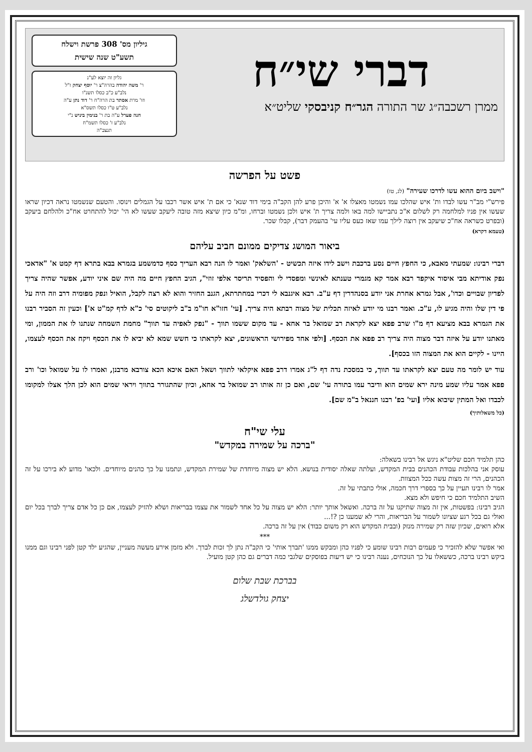דברי שי״ח
ממרן רשכבה״ג שר התורה הגר״ח קניבסקי שליט״א
גיליון מס' 308 פרשת וישלח
תשע"ט שנה שישית
גליון זה יוצא לע"נ
ר' משה יהודה בהרה"צ ר' יוסף יצחק ז"ל
נלב"ע כ"ב כסלו תשנ"ו
וזו' מרת אסתר בת הרה"ח ר' דוד נתן ע"ה
נלב"ע ט"ו כסלו תשס"א
חנה פערל ע"ה בת ר' בנימין ביניש נ"י
נלב"ע ז' כסלו תשמ"ח
תנצב"ה
פשט על הפרשה
"וישב ביום ההוא עשו לדרכו שעירה" (לג, טז)
פירש"י מב"ר עשו לבדו ות' איש שהלכו עמו נשמטו מאצלו א' א' והיכן פרע להן הקב"ה בימי דוד שנא' כי אם ת' איש אשר רכבו על הגמלים וינוסו. והטעם שנשמטו נראה דכיון שראו שעשו אין פניו למלחמה רק לשלום א"כ נתביישו למה באו ולמה צריך ת' איש ולכן נשמטו וברחו, ומ"מ כיון שיצא מזה טובה ליעקב שעשו לא הי' יכול להתחרט אח"כ ולהלחם ביעקב (ובפרט כשראה אח"כ שיעקב אין רוצה לילך עמו שאז כעס עליו עי' בהעמק דבר), קבלו שכר.
(טעמא דקרא)
ביאור המושג צדיקים ממונם חביב עליהם
דברי רבינו: שמעתי מאבא, כי החפץ חיים נסע ברכבת וישב לידו איזה תכשיט - 'השלאק' ואמר לו הנה רבא העריך כסף כדמשמע בגמרא בבא בתרא דף קמט א' "אדאכי נפק אודיתא מבי איסור איקפד רבא אמר קא מגמרי טענתא לאינשי ומפסדי לי והפסיד תריסר אלפי זוזי", הגיב החפץ חיים מה היה שם איני יודע, אפשר שהיה צריך לפדיון שבויים וכדו', אבל גמרא אחרת אני יודע בסנהדרין דף ע"ב. רבא איגנבא לי דכרי במחתרתא, הגנב החזיר והוא לא רצה לקבל, הואיל ונפק מפומיה דרב וזה היה על פי דין שלו והיה מגיע לו, ע"כ. ואמר רבנו מי יודע לאיזה תכלית של מצוה רבתא היה צריך. [עי' חזו"א חו"מ ב"ב ליקוטים סי' כ"א לדף קמ"ט א'] וכעין זה הסביר רבנו את הגמרא בבא מציעא דף מ"ו שרב פפא יצא לקראת רב שמואל בר אחא - עד מקום ששמו תווך - "נפק לאפיה עד תווך" מחמת השמחה שנתנו לו את הממון, ומי מאתנו יודע על איזה דבר מצוה היה צריך רב פפא את הכסף. [ולפי אחד מפירושי הראשונים, יצא לקראתו כי חשש שמא לא יביא לו את הכסף ויקח את הכסף לעצמו, היינו - לקיים הוא את המצוה הזו בכסף].
עוד יש לומר מה טעם יצא לקראתו עד תווך, כי במסכת נדה דף ל"ג אמרו דרב פפא איקלאי לתווך ושאל האם איכא הכא צורבא מרבנן, ואמרו לו על שמואל וכו' ורב פפא אמר עליו שמע מינה ירא שמים הוא ודיבר עמו בתורה עי' שם, ואם כן זה אותו רב שמואל בר אחא, וכיון שהתגורר בתווך ויראי שמים הוא לכן הלך אצלו למקומו לכבדו ואל המתין שיבוא אליו [ועי' בפ' רבנו חננאל ב"מ שם].
(כל משאלותיך)
עלי שי"ח
"ברכה על שמירה במקדש"
כהן תלמיד חכם שליט"א ניגש אל רבינו בשאלה:
עוסק אני בהלכות עבודת הכהנים בבית המקדש, ועלתה שאלה יסודית בנושא. הלא יש מצוה מיוחדת של שמירת המקדש, ונתמנו על כך כהנים מיוחדים. ולכאו' מדוע לא בירכו על זה הכהנים, הרי זה מצות עשה ככל המצוות.
אמר לו רבינו תעיין על כך בספרי דרך חכמה, אולי כתבתי על זה.
השיב התלמיד חכם כי חיפש ולא מצא.
הגיב רבינו: בפשטות, אין זה מצוה שתיקנו על זה ברכה. ואשאל אותך יותר: הלא יש מצוה על כל אחד לשמור את עצמו בבריאות ושלא להזיק לעצמו, אם כן כל אדם צריך לברך בכל יום ואולי גם בכל רגע שציונו לשמור על הבריאות, והרי לא שמענו כן ?!...
אלא רואים, שכיון שזה רק שמירה מנזק (ובבית המקדש הוא רק משום כבוד) אין על זה ברכה.
***
ואי אפשר שלא להזכיר כי פעמים רבות רבינו שומע כי לפניו כהן ומבקש ממנו 'תברך אותי' כי הקב"ה נתן לך זכות לברך. ולא מזמן אירע מעשה מעניין, שהגיע ילד קטן לפני רבינו וגם ממנו ביקש רבינו ברכה, כששאלו על כך הנוכחים, נענה רבינו כי יש דיעות בפוסקים שלגבי כמה דברים גם כהן קטן מועיל.
בברכת שבת שלום
יצחק גולדשלג